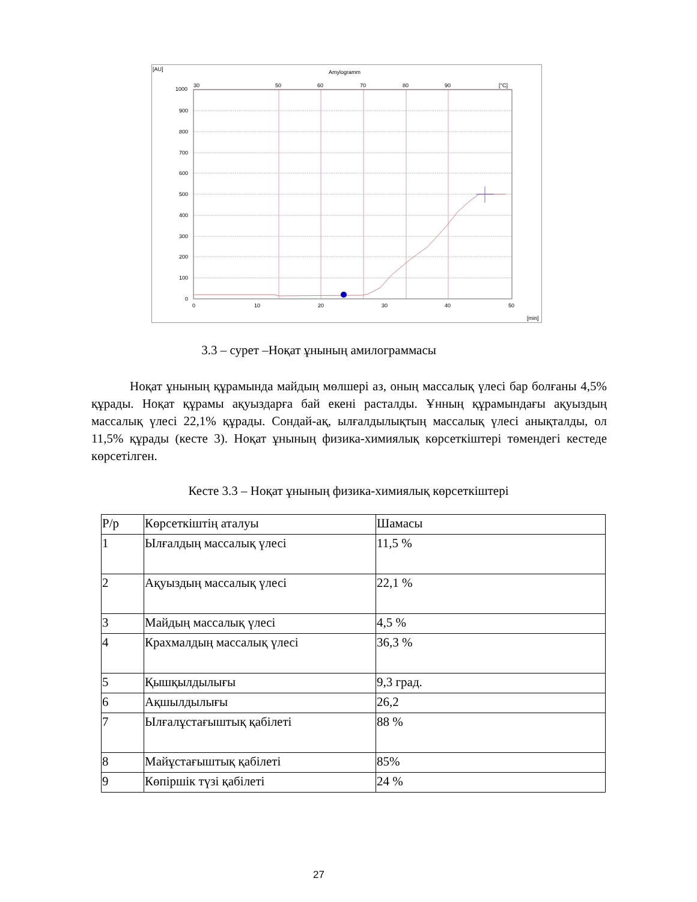[AU]
Amylogramm
1000
900
800
700
600
500
400
300
200
100
0
30
50
60
70
80
90
[°C]
0
10
20
30
40
50
[min]
3.3 – сурет –Ноқат ұнының амилограммасы
Ноқат ұнының құрамында майдың мөлшері аз, оның массалық үлесі бар болғаны 4,5% құрады. Ноқат құрамы ақуыздарға бай екені расталды. Ұнның құрамындағы ақуыздың массалық үлесі 22,1% құрады. Сондай-ақ, ылғалдылықтың массалық үлесі анықталды, ол 11,5% құрады (кесте 3). Ноқат ұнының физика-химиялық көрсеткіштері төмендегі кестеде көрсетілген.
Кесте 3.3 – Ноқат ұнының физика-химиялық көрсеткіштері
| Р/р | Көрсеткіштің аталуы | Шамасы |
| 1 | Ылғалдың массалық үлесі | 11,5 % |
| 2 | Ақуыздың массалық үлесі | 22,1 % |
| 3 | Майдың массалық үлесі | 4,5 % |
| 4 | Крахмалдың массалық үлесі | 36,3 % |
| 5 | Қышқылдылығы | 9,3 град. |
| 6 | Ақшылдылығы | 26,2 |
| 7 | Ылғалұстағыштық қабілеті | 88 % |
| 8 | Майұстағыштық қабілеті | 85% |
| 9 | Көпіршік түзі қабілеті | 24 % |
27